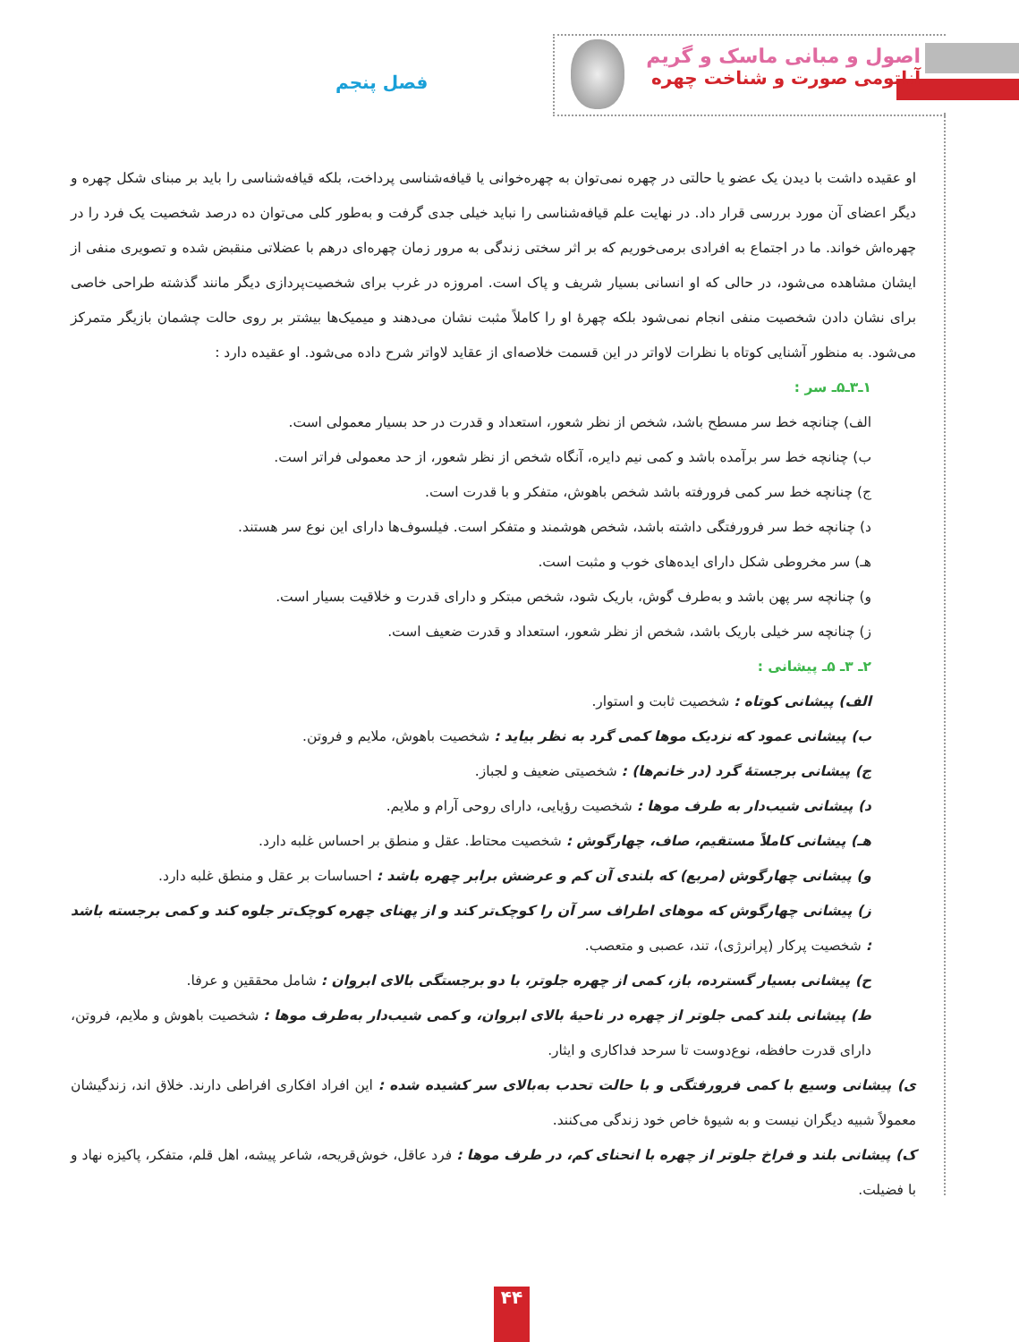اصول و مبانی ماسک و گریم
آناتومی صورت و شناخت چهره
فصل پنجم
او عقیده داشت با دیدن یک عضو یا حالتی در چهره نمی‌توان به چهره‌خوانی یا قیافه‌شناسی پرداخت، بلکه قیافه‌شناسی را باید بر مبنای شکل چهره و دیگر اعضای آن مورد بررسی قرار داد. در نهایت علم قیافه‌شناسی را نباید خیلی جدی گرفت و به‌طور کلی می‌توان ده درصد شخصیت یک فرد را در چهره‌اش خواند. ما در اجتماع به افرادی برمی‌خوریم که بر اثر سختی زندگی به مرور زمان چهره‌ای درهم با عضلاتی منقبض شده و تصویری منفی از ایشان مشاهده می‌شود، در حالی که او انسانی بسیار شریف و پاک است. امروزه در غرب برای شخصیت‌پردازی دیگر مانند گذشته طراحی خاصی برای نشان دادن شخصیت منفی انجام نمی‌شود بلکه چهرهٔ او را کاملاً مثبت نشان می‌دهند و میمیک‌ها بیشتر بر روی حالت چشمان بازیگر متمرکز می‌شود. به منظور آشنایی کوتاه با نظرات لاواتر در این قسمت خلاصه‌ای از عقاید لاواتر شرح داده می‌شود. او عقیده دارد :
۱ـ۳ـ۵ـ سر :
الف) چنانچه خط سر مسطح باشد، شخص از نظر شعور، استعداد و قدرت در حد بسیار معمولی است.
ب) چنانچه خط سر برآمده باشد و کمی نیم دایره، آنگاه شخص از نظر شعور، از حد معمولی فراتر است.
ج) چنانچه خط سر کمی فرورفته باشد شخص باهوش، متفکر و با قدرت است.
د) چنانچه خط سر فرورفتگی داشته باشد، شخص هوشمند و متفکر است. فیلسوف‌ها دارای این نوع سر هستند.
هـ) سر مخروطی شکل دارای ایده‌های خوب و مثبت است.
و) چنانچه سر پهن باشد و به‌طرف گوش، باریک شود، شخص مبتکر و دارای قدرت و خلاقیت بسیار است.
ز) چنانچه سر خیلی باریک باشد، شخص از نظر شعور، استعداد و قدرت ضعیف است.
۲ـ ۳ـ ۵ـ پیشانی :
الف) پیشانی کوتاه : شخصیت ثابت و استوار.
ب) پیشانی عمود که نزدیک موها کمی گرد به نظر بیاید : شخصیت باهوش، ملایم و فروتن.
ج) پیشانی برجستهٔ گرد (در خانم‌ها) : شخصیتی ضعیف و لجباز.
د) پیشانی شیب‌دار به طرف موها : شخصیت رؤیایی، دارای روحی آرام و ملایم.
هـ) پیشانی کاملاً مستقیم، صاف، چهارگوش : شخصیت محتاط. عقل و منطق بر احساس غلبه دارد.
و) پیشانی چهارگوش (مربع) که بلندی آن کم و عرضش برابر چهره باشد : احساسات بر عقل و منطق غلبه دارد.
ز) پیشانی چهارگوش که موهای اطراف سر آن را کوچک‌تر کند و از پهنای چهره کوچک‌تر جلوه کند و کمی برجسته باشد : شخصیت پرکار (پرانرژی)، تند، عصبی و متعصب.
ح) پیشانی بسیار گسترده، باز، کمی از چهره جلوتر، با دو برجستگی بالای ابروان : شامل محققین و عرفا.
ط) پیشانی بلند کمی جلوتر از چهره در ناحیهٔ بالای ابروان، و کمی شیب‌دار به‌طرف موها : شخصیت باهوش و ملایم، فروتن، دارای قدرت حافظه، نوع‌دوست تا سرحد فداکاری و ایثار.
ی) پیشانی وسیع با کمی فرورفتگی و با حالت تحدب به‌بالای سر کشیده شده : این افراد افکاری افراطی دارند. خلاق اند، زندگیشان معمولاً شبیه دیگران نیست و به شیوهٔ خاص خود زندگی می‌کنند.
ک) پیشانی بلند و فراخ جلوتر از چهره با انحنای کم، در طرف موها : فرد عاقل، خوش‌قریحه، شاعر پیشه، اهل قلم، متفکر، پاکیزه نهاد و با فضیلت.
۴۴